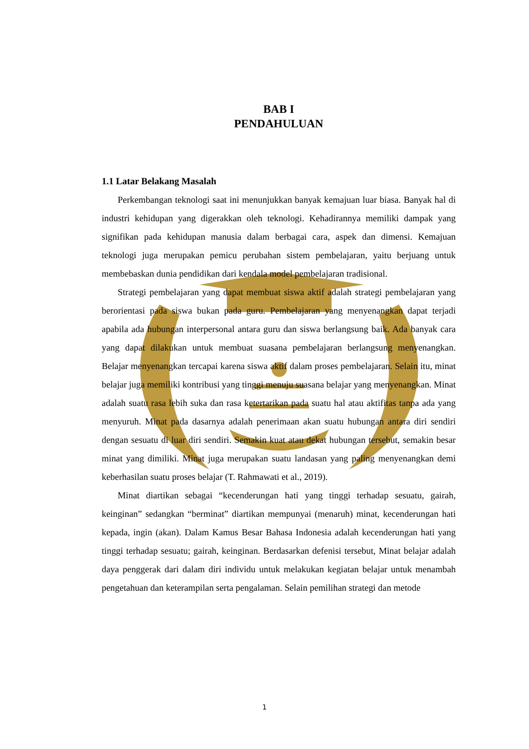BAB I
PENDAHULUAN
1.1 Latar Belakang Masalah
Perkembangan teknologi saat ini menunjukkan banyak kemajuan luar biasa. Banyak hal di industri kehidupan yang digerakkan oleh teknologi. Kehadirannya memiliki dampak yang signifikan pada kehidupan manusia dalam berbagai cara, aspek dan dimensi. Kemajuan teknologi juga merupakan pemicu perubahan sistem pembelajaran, yaitu berjuang untuk membebaskan dunia pendidikan dari kendala model pembelajaran tradisional.
Strategi pembelajaran yang dapat membuat siswa aktif adalah strategi pembelajaran yang berorientasi pada siswa bukan pada guru. Pembelajaran yang menyenangkan dapat terjadi apabila ada hubungan interpersonal antara guru dan siswa berlangsung baik. Ada banyak cara yang dapat dilakukan untuk membuat suasana pembelajaran berlangsung menyenangkan. Belajar menyenangkan tercapai karena siswa aktif dalam proses pembelajaran. Selain itu, minat belajar juga memiliki kontribusi yang tinggi menuju suasana belajar yang menyenangkan. Minat adalah suatu rasa lebih suka dan rasa ketertarikan pada suatu hal atau aktifitas tanpa ada yang menyuruh. Minat pada dasarnya adalah penerimaan akan suatu hubungan antara diri sendiri dengan sesuatu di luar diri sendiri. Semakin kuat atau dekat hubungan tersebut, semakin besar minat yang dimiliki. Minat juga merupakan suatu landasan yang paling menyenangkan demi keberhasilan suatu proses belajar (T. Rahmawati et al., 2019).
Minat diartikan sebagai “kecenderungan hati yang tinggi terhadap sesuatu, gairah, keinginan” sedangkan “berminat” diartikan mempunyai (menaruh) minat, kecenderungan hati kepada, ingin (akan). Dalam Kamus Besar Bahasa Indonesia adalah kecenderungan hati yang tinggi terhadap sesuatu; gairah, keinginan. Berdasarkan defenisi tersebut, Minat belajar adalah daya penggerak dari dalam diri individu untuk melakukan kegiatan belajar untuk menambah pengetahuan dan keterampilan serta pengalaman. Selain pemilihan strategi dan metode
1